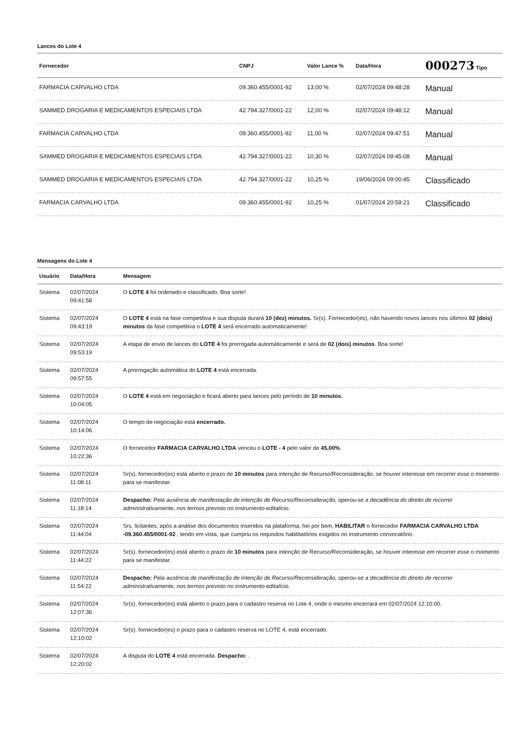Lances do Lote 4
| Fornecedor | CNPJ | Valor Lance % | Data/Hora | 000273 Tipo |
| --- | --- | --- | --- | --- |
| FARMACIA CARVALHO LTDA | 09.360.455/0001-92 | 13,00 % | 02/07/2024 09:48:28 | Manual |
| SAMMED DROGARIA E MEDICAMENTOS ESPECIAIS LTDA | 42.794.327/0001-22 | 12,00 % | 02/07/2024 09:48:12 | Manual |
| FARMACIA CARVALHO LTDA | 09.360.455/0001-92 | 11,00 % | 02/07/2024 09:47:51 | Manual |
| SAMMED DROGARIA E MEDICAMENTOS ESPECIAIS LTDA | 42.794.327/0001-22 | 10,30 % | 02/07/2024 09:45:08 | Manual |
| SAMMED DROGARIA E MEDICAMENTOS ESPECIAIS LTDA | 42.794.327/0001-22 | 10,25 % | 19/06/2024 09:00:45 | Classificado |
| FARMACIA CARVALHO LTDA | 09.360.455/0001-92 | 10,25 % | 01/07/2024 20:59:21 | Classificado |
Mensagens do Lote 4
| Usuário | Data/Hora | Mensagem |
| --- | --- | --- |
| Sistema | 02/07/2024 09:41:58 | O LOTE 4 foi ordenado e classificado. Boa sorte! |
| Sistema | 02/07/2024 09:43:19 | O LOTE 4 está na fase competitiva e sua disputa durará 10 (dez) minutos. Sr(s). Fornecedor(es), não havendo novos lances nos últimos 02 (dois) minutos da fase competitiva o LOTE 4 será encerrado automaticamente! |
| Sistema | 02/07/2024 09:53:19 | A etapa de envio de lances do LOTE 4 foi prorrogada automáticamente e será de 02 (dois) minutos . Boa sorte! |
| Sistema | 02/07/2024 09:57:55 | A prorrogação automática do LOTE 4 está encerrada. |
| Sistema | 02/07/2024 10:04:05 | O LOTE 4 está em negociação e ficará aberto para lances pelo período de 10 minutos . |
| Sistema | 02/07/2024 10:14:06 | O tempo de negociação está encerrado. |
| Sistema | 02/07/2024 10:22:36 | O fornecedor FARMACIA CARVALHO LTDA venceu o LOTE - 4 pelo valor de 45,00% . |
| Sistema | 02/07/2024 11:08:11 | Sr(s). fornecedor(es) está aberto o prazo de 10 minutos para intenção de Recurso/Reconsideração, se houver interesse em recorrer esse o momento para se manifestar. |
| Sistema | 02/07/2024 11:18:14 | Despacho: Pela ausência de manifestação de intenção de Recurso/Reconsideração, operou-se a decadência do direito de recorrer administrativamente, nos termos previsto no instrumento editalício. |
| Sistema | 02/07/2024 11:44:04 | Srs. licitantes, após a análise dos documentos inseridos na plataforma, hei por bem, HABILITAR o fornecedor FARMACIA CARVALHO LTDA -09.360.455/0001-92 , tendo em vista, que cumpriu os requisitos habilitatórios exigidos no instrumento convocatório. |
| Sistema | 02/07/2024 11:44:22 | Sr(s). fornecedor(es) está aberto o prazo de 10 minutos para intenção de Recurso/Reconsideração, se houver interesse em recorrer esse o momento para se manifestar. |
| Sistema | 02/07/2024 11:54:22 | Despacho: Pela ausência de manifestação de intenção de Recurso/Reconsideração, operou-se a decadência do direito de recorrer administrativamente, nos termos previsto no instrumento editalício. |
| Sistema | 02/07/2024 12:07:36 | Sr(s). fornecedor(es) está aberto o prazo para o cadastro reserva no Lote 4, onde o mesmo encerrará em 02/07/2024 12:10:00. |
| Sistema | 02/07/2024 12:10:02 | Sr(s). fornecedor(es) o prazo para o cadastro reserva no LOTE 4, está encerrado. |
| Sistema | 02/07/2024 12:20:02 | A disputa do LOTE 4 está encerrada. Despacho: . |